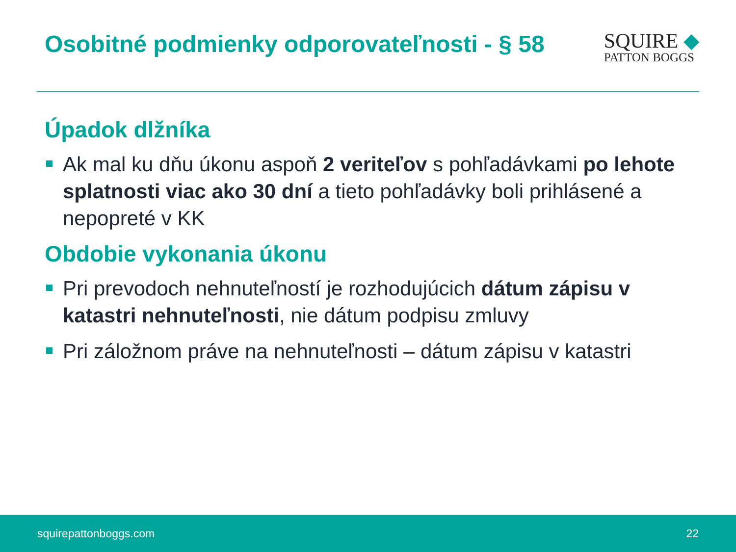Osobitné podmienky odporovateľnosti - § 58
SQUIRE ◆
PATTON BOGGS
Úpadok dlžníka
Ak mal ku dňu úkonu aspoň 2 veriteľov s pohľadávkami po lehote splatnosti viac ako 30 dní a tieto pohľadávky boli prihlásené a nepopreté v KK
Obdobie vykonania úkonu
Pri prevodoch nehnuteľností je rozhodujúcich dátum zápisu v katastri nehnuteľnosti, nie dátum podpisu zmluvy
Pri záložnom práve na nehnuteľnosti – dátum zápisu v katastri
squirepattonboggs.com 22